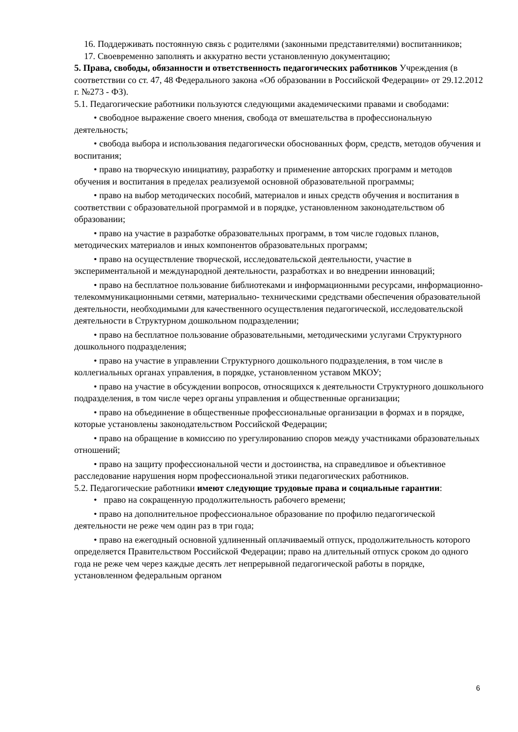16. Поддерживать постоянную связь с родителями (законными представителями) воспитанников;
17. Своевременно заполнять и аккуратно вести установленную документацию;
5. Права, свободы, обязанности и ответственность педагогических работников Учреждения (в соответствии со ст. 47, 48 Федерального закона «Об образовании в Российской Федерации» от 29.12.2012 г. №273 - ФЗ).
5.1. Педагогические работники пользуются следующими академическими правами и свободами:
• свободное выражение своего мнения, свобода от вмешательства в профессиональную деятельность;
• свобода выбора и использования педагогически обоснованных форм, средств, методов обучения и воспитания;
• право на творческую инициативу, разработку и применение авторских программ и методов обучения и воспитания в пределах реализуемой основной образовательной программы;
• право на выбор методических пособий, материалов и иных средств обучения и воспитания в соответствии с образовательной программой и в порядке, установленном законодательством об образовании;
• право на участие в разработке образовательных программ, в том числе годовых планов, методических материалов и иных компонентов образовательных программ;
• право на осуществление творческой, исследовательской деятельности, участие в экспериментальной и международной деятельности, разработках и во внедрении инноваций;
• право на бесплатное пользование библиотеками и информационными ресурсами, информационно-телекоммуникационными сетями, материально- техническими средствами обеспечения образовательной деятельности, необходимыми для качественного осуществления педагогической, исследовательской деятельности в Структурном дошкольном подразделении;
• право на бесплатное пользование образовательными, методическими услугами Структурного дошкольного подразделения;
• право на участие в управлении Структурного дошкольного подразделения, в том числе в коллегиальных органах управления, в порядке, установленном уставом МКОУ;
• право на участие в обсуждении вопросов, относящихся к деятельности Структурного дошкольного подразделения, в том числе через органы управления и общественные организации;
• право на объединение в общественные профессиональные организации в формах и в порядке, которые установлены законодательством Российской Федерации;
• право на обращение в комиссию по урегулированию споров между участниками образовательных отношений;
• право на защиту профессиональной чести и достоинства, на справедливое и объективное расследование нарушения норм профессиональной этики педагогических работников.
5.2. Педагогические работники имеют следующие трудовые права и социальные гарантии:
• право на сокращенную продолжительность рабочего времени;
• право на дополнительное профессиональное образование по профилю педагогической деятельности не реже чем один раз в три года;
• право на ежегодный основной удлиненный оплачиваемый отпуск, продолжительность которого определяется Правительством Российской Федерации; право на длительный отпуск сроком до одного года не реже чем через каждые десять лет непрерывной педагогической работы в порядке, установленном федеральным органом
6